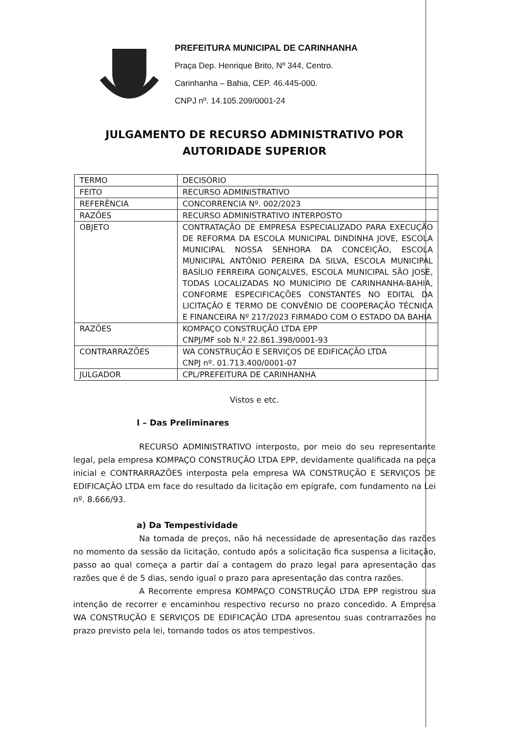PREFEITURA MUNICIPAL DE CARINHANHA
Praça Dep. Henrique Brito, Nº 344, Centro.
Carinhanha – Bahia, CEP. 46.445-000.
CNPJ nº. 14.105.209/0001-24
JULGAMENTO DE RECURSO ADMINISTRATIVO POR
AUTORIDADE SUPERIOR
| TERMO | DECISÓRIO |
| FEITO | RECURSO ADMINISTRATIVO |
| REFERÊNCIA | CONCORRENCIA Nº. 002/2023 |
| RAZÕES | RECURSO ADMINISTRATIVO INTERPOSTO |
| OBJETO | CONTRATAÇÃO DE EMPRESA ESPECIALIZADO PARA EXECUÇÃO DE REFORMA DA ESCOLA MUNICIPAL DINDINHA JOVE, ESCOLA MUNICIPAL NOSSA SENHORA DA CONCEIÇÃO, ESCOLA MUNICIPAL ANTÔNIO PEREIRA DA SILVA, ESCOLA MUNICIPAL BASÍLIO FERREIRA GONÇALVES, ESCOLA MUNICIPAL SÃO JOSÉ, TODAS LOCALIZADAS NO MUNICÍPIO DE CARINHANHA-BAHIA, CONFORME ESPECIFICAÇÕES CONSTANTES NO EDITAL DA LICITAÇÃO E TERMO DE CONVÊNIO DE COOPERAÇÃO TÉCNICA E FINANCEIRA Nº 217/2023 FIRMADO COM O ESTADO DA BAHIA |
| RAZÕES | KOMPAÇO CONSTRUÇÃO LTDA EPP CNPJ/MF sob N.º 22.861.398/0001-93 |
| CONTRARRAZÕES | WA CONSTRUÇÃO E SERVIÇOS DE EDIFICAÇÃO LTDA CNPJ nº. 01.713.400/0001-07 |
| JULGADOR | CPL/PREFEITURA DE CARINHANHA |
Vistos e etc.
I – Das Preliminares
RECURSO ADMINISTRATIVO interposto, por meio do seu representante legal, pela empresa KOMPAÇO CONSTRUÇÃO LTDA EPP, devidamente qualificada na peça inicial e CONTRARRAZÕES interposta pela empresa WA CONSTRUÇÃO E SERVIÇOS DE EDIFICAÇÃO LTDA em face do resultado da licitação em epígrafe, com fundamento na Lei nº. 8.666/93.
a) Da Tempestividade
Na tomada de preços, não há necessidade de apresentação das razões no momento da sessão da licitação, contudo após a solicitação fica suspensa a licitação, passo ao qual começa a partir daí a contagem do prazo legal para apresentação das razões que é de 5 dias, sendo igual o prazo para apresentação das contra razões.
A Recorrente empresa KOMPAÇO CONSTRUÇÃO LTDA EPP registrou sua intenção de recorrer e encaminhou respectivo recurso no prazo concedido. A Empresa WA CONSTRUÇÃO E SERVIÇOS DE EDIFICAÇÃO LTDA apresentou suas contrarrazões no prazo previsto pela lei, tornando todos os atos tempestivos.